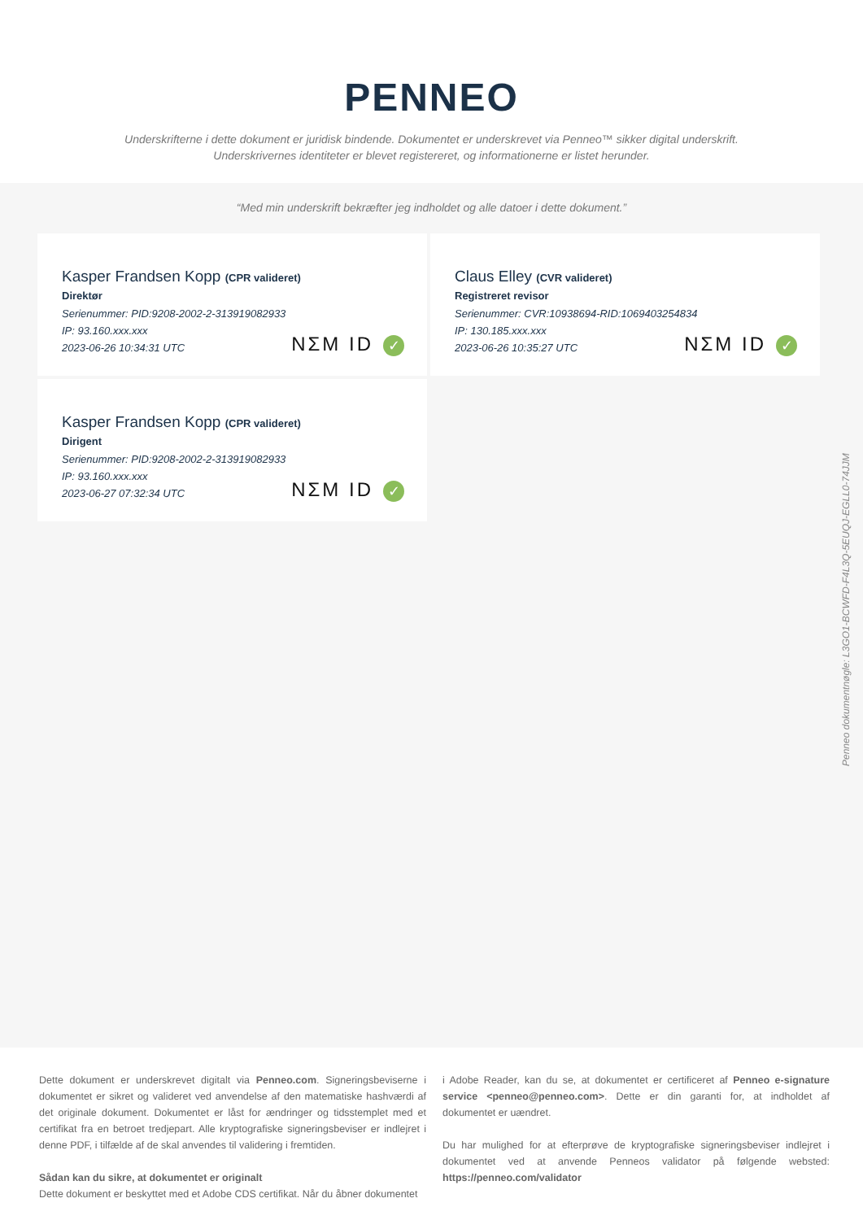PENNEO
Underskrifterne i dette dokument er juridisk bindende. Dokumentet er underskrevet via Penneo™ sikker digital underskrift.
Underskrivernes identiteter er blevet registereret, og informationerne er listet herunder.
“Med min underskrift bekræfter jeg indholdet og alle datoer i dette dokument.”
Kasper Frandsen Kopp (CPR valideret)
Direktør
Serienummer: PID:9208-2002-2-313919082933
IP: 93.160.xxx.xxx
2023-06-26 10:34:31 UTC
NΣM ID ✓
Claus Elley (CVR valideret)
Registreret revisor
Serienummer: CVR:10938694-RID:1069403254834
IP: 130.185.xxx.xxx
2023-06-26 10:35:27 UTC
NΣM ID ✓
Kasper Frandsen Kopp (CPR valideret)
Dirigent
Serienummer: PID:9208-2002-2-313919082933
IP: 93.160.xxx.xxx
2023-06-27 07:32:34 UTC
NΣM ID ✓
Penneo dokumentnøgle: L3GO1-BCWFD-F4L3Q-5EUQJ-EGLL0-74JJM
Dette dokument er underskrevet digitalt via Penneo.com. Signeringsbeviserne i dokumentet er sikret og valideret ved anvendelse af den matematiske hashværdi af det originale dokument. Dokumentet er låst for ændringer og tidsstemplet med et certifikat fra en betroet tredjepart. Alle kryptografiske signeringsbeviser er indlejret i denne PDF, i tilfælde af de skal anvendes til validering i fremtiden.
Sådan kan du sikre, at dokumentet er originalt
Dette dokument er beskyttet med et Adobe CDS certifikat. Når du åbner dokumentet
i Adobe Reader, kan du se, at dokumentet er certificeret af Penneo e-signature service <penneo@penneo.com>. Dette er din garanti for, at indholdet af dokumentet er uændret.
Du har mulighed for at efterprøve de kryptografiske signeringsbeviser indlejret i dokumentet ved at anvende Penneos validator på følgende websted: https://penneo.com/validator